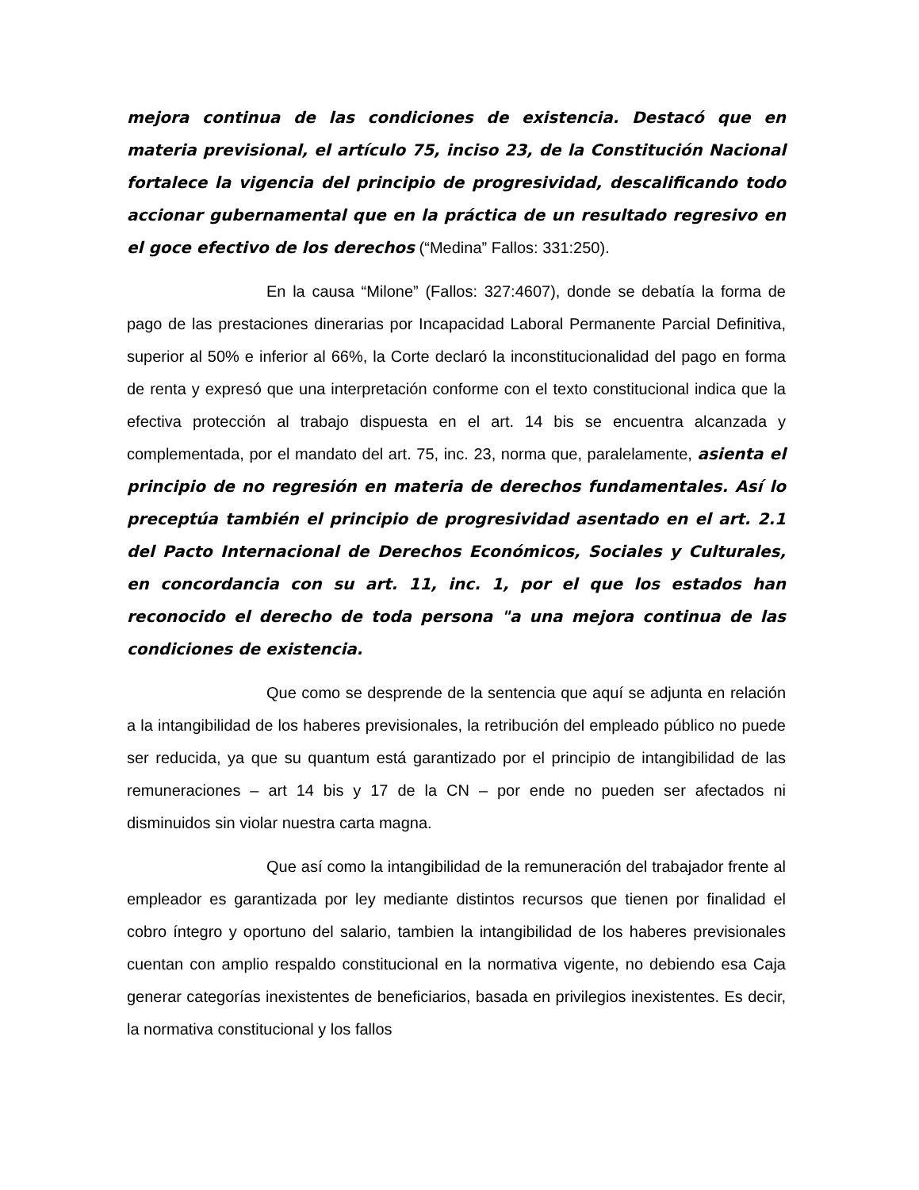mejora continua de las condiciones de existencia. Destacó que en materia previsional, el artículo 75, inciso 23, de la Constitución Nacional fortalece la vigencia del principio de progresividad, descalificando todo accionar gubernamental que en la práctica de un resultado regresivo en el goce efectivo de los derechos (“Medina” Fallos: 331:250).
En la causa “Milone” (Fallos: 327:4607), donde se debatía la forma de pago de las prestaciones dinerarias por Incapacidad Laboral Permanente Parcial Definitiva, superior al 50% e inferior al 66%, la Corte declaró la inconstitucionalidad del pago en forma de renta y expresó que una interpretación conforme con el texto constitucional indica que la efectiva protección al trabajo dispuesta en el art. 14 bis se encuentra alcanzada y complementada, por el mandato del art. 75, inc. 23, norma que, paralelamente, asienta el principio de no regresión en materia de derechos fundamentales. Así lo preceptúa también el principio de progresividad asentado en el art. 2.1 del Pacto Internacional de Derechos Económicos, Sociales y Culturales, en concordancia con su art. 11, inc. 1, por el que los estados han reconocido el derecho de toda persona "a una mejora continua de las condiciones de existencia.
Que como se desprende de la sentencia que aquí se adjunta en relación a la intangibilidad de los haberes previsionales, la retribución del empleado público no puede ser reducida, ya que su quantum está garantizado por el principio de intangibilidad de las remuneraciones – art 14 bis y 17 de la CN – por ende no pueden ser afectados ni disminuidos sin violar nuestra carta magna.
Que así como la intangibilidad de la remuneración del trabajador frente al empleador es garantizada por ley mediante distintos recursos que tienen por finalidad el cobro íntegro y oportuno del salario, tambien la intangibilidad de los haberes previsionales cuentan con amplio respaldo constitucional en la normativa vigente, no debiendo esa Caja generar categorías inexistentes de beneficiarios, basada en privilegios inexistentes. Es decir, la normativa constitucional y los fallos